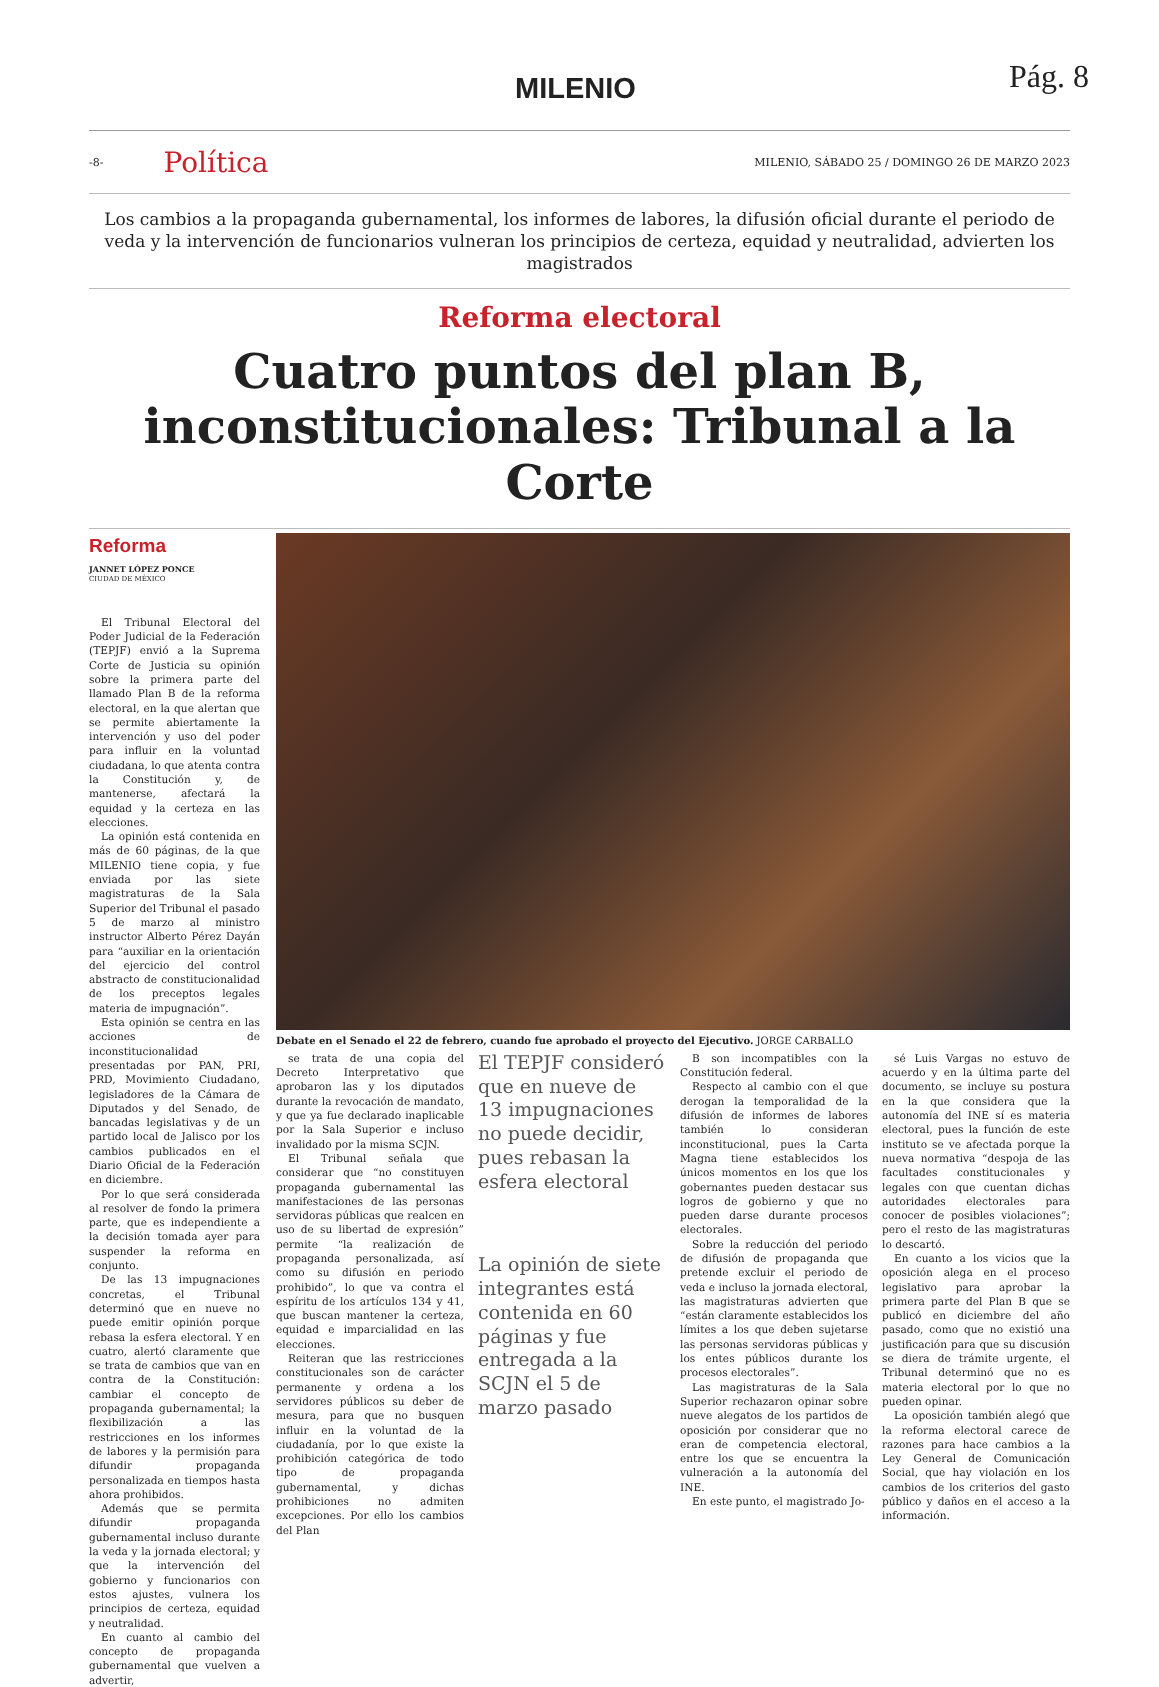MILENIO Pág. 8
-8- Política MILENIO, SÁBADO 25 / DOMINGO 26 DE MARZO 2023
Los cambios a la propaganda gubernamental, los informes de labores, la difusión oficial durante el periodo de veda y la intervención de funcionarios vulneran los principios de certeza, equidad y neutralidad, advierten los magistrados
Reforma electoral
Cuatro puntos del plan B, inconstitucionales: Tribunal a la Corte
Reforma
JANNET LÓPEZ PONCE
CIUDAD DE MÉXICO
El Tribunal Electoral del Poder Judicial de la Federación (TEPJF) envió a la Suprema Corte de Justicia su opinión sobre la primera parte del llamado Plan B de la reforma electoral, en la que alertan que se permite abiertamente la intervención y uso del poder para influir en la voluntad ciudadana, lo que atenta contra la Constitución y, de mantenerse, afectará la equidad y la certeza en las elecciones.
La opinión está contenida en más de 60 páginas, de la que MILENIO tiene copia, y fue enviada por las siete magistraturas de la Sala Superior del Tribunal el pasado 5 de marzo al ministro instructor Alberto Pérez Dayán para “auxiliar en la orientación del ejercicio del control abstracto de constitucionalidad de los preceptos legales materia de impugnación”.
Esta opinión se centra en las acciones de inconstitucionalidad presentadas por PAN, PRI, PRD, Movimiento Ciudadano, legisladores de la Cámara de Diputados y del Senado, de bancadas legislativas y de un partido local de Jalisco por los cambios publicados en el Diario Oficial de la Federación en diciembre.
Por lo que será considerada al resolver de fondo la primera parte, que es independiente a la decisión tomada ayer para suspender la reforma en conjunto.
De las 13 impugnaciones concretas, el Tribunal determinó que en nueve no puede emitir opinión porque rebasa la esfera electoral. Y en cuatro, alertó claramente que se trata de cambios que van en contra de la Constitución: cambiar el concepto de propaganda gubernamental; la flexibilización a las restricciones en los informes de labores y la permisión para difundir propaganda personalizada en tiempos hasta ahora prohibidos.
Además que se permita difundir propaganda gubernamental incluso durante la veda y la jornada electoral; y que la intervención del gobierno y funcionarios con estos ajustes, vulnera los principios de certeza, equidad y neutralidad.
En cuanto al cambio del concepto de propaganda gubernamental que vuelven a advertir,
Debate en el Senado el 22 de febrero, cuando fue aprobado el proyecto del Ejecutivo. JORGE CARBALLO
se trata de una copia del Decreto Interpretativo que aprobaron las y los diputados durante la revocación de mandato, y que ya fue declarado inaplicable por la Sala Superior e incluso invalidado por la misma SCJN.
El Tribunal señala que considerar que “no constituyen propaganda gubernamental las manifestaciones de las personas servidoras públicas que realcen en uso de su libertad de expresión” permite “la realización de propaganda personalizada, así como su difusión en periodo prohibido”, lo que va contra el espíritu de los artículos 134 y 41, que buscan mantener la certeza, equidad e imparcialidad en las elecciones.
Reiteran que las restricciones constitucionales son de carácter permanente y ordena a los servidores públicos su deber de mesura, para que no busquen influir en la voluntad de la ciudadanía, por lo que existe la prohibición categórica de todo tipo de propaganda gubernamental, y dichas prohibiciones no admiten excepciones. Por ello los cambios del Plan
El TEPJF consideró que en nueve de 13 impugnaciones no puede decidir, pues rebasan la esfera electoral
La opinión de siete integrantes está contenida en 60 páginas y fue entregada a la SCJN el 5 de marzo pasado
B son incompatibles con la Constitución federal.
Respecto al cambio con el que derogan la temporalidad de la difusión de informes de labores también lo consideran inconstitucional, pues la Carta Magna tiene establecidos los únicos momentos en los que los gobernantes pueden destacar sus logros de gobierno y que no pueden darse durante procesos electorales.
Sobre la reducción del periodo de difusión de propaganda que pretende excluir el periodo de veda e incluso la jornada electoral, las magistraturas advierten que “están claramente establecidos los límites a los que deben sujetarse las personas servidoras públicas y los entes públicos durante los procesos electorales”.
Las magistraturas de la Sala Superior rechazaron opinar sobre nueve alegatos de los partidos de oposición por considerar que no eran de competencia electoral, entre los que se encuentra la vulneración a la autonomía del INE.
En este punto, el magistrado Jo-
sé Luis Vargas no estuvo de acuerdo y en la última parte del documento, se incluye su postura en la que considera que la autonomía del INE sí es materia electoral, pues la función de este instituto se ve afectada porque la nueva normativa “despoja de las facultades constitucionales y legales con que cuentan dichas autoridades electorales para conocer de posibles violaciones”; pero el resto de las magistraturas lo descartó.
En cuanto a los vicios que la oposición alega en el proceso legislativo para aprobar la primera parte del Plan B que se publicó en diciembre del año pasado, como que no existió una justificación para que su discusión se diera de trámite urgente, el Tribunal determinó que no es materia electoral por lo que no pueden opinar.
La oposición también alegó que la reforma electoral carece de razones para hace cambios a la Ley General de Comunicación Social, que hay violación en los cambios de los criterios del gasto público y daños en el acceso a la información.